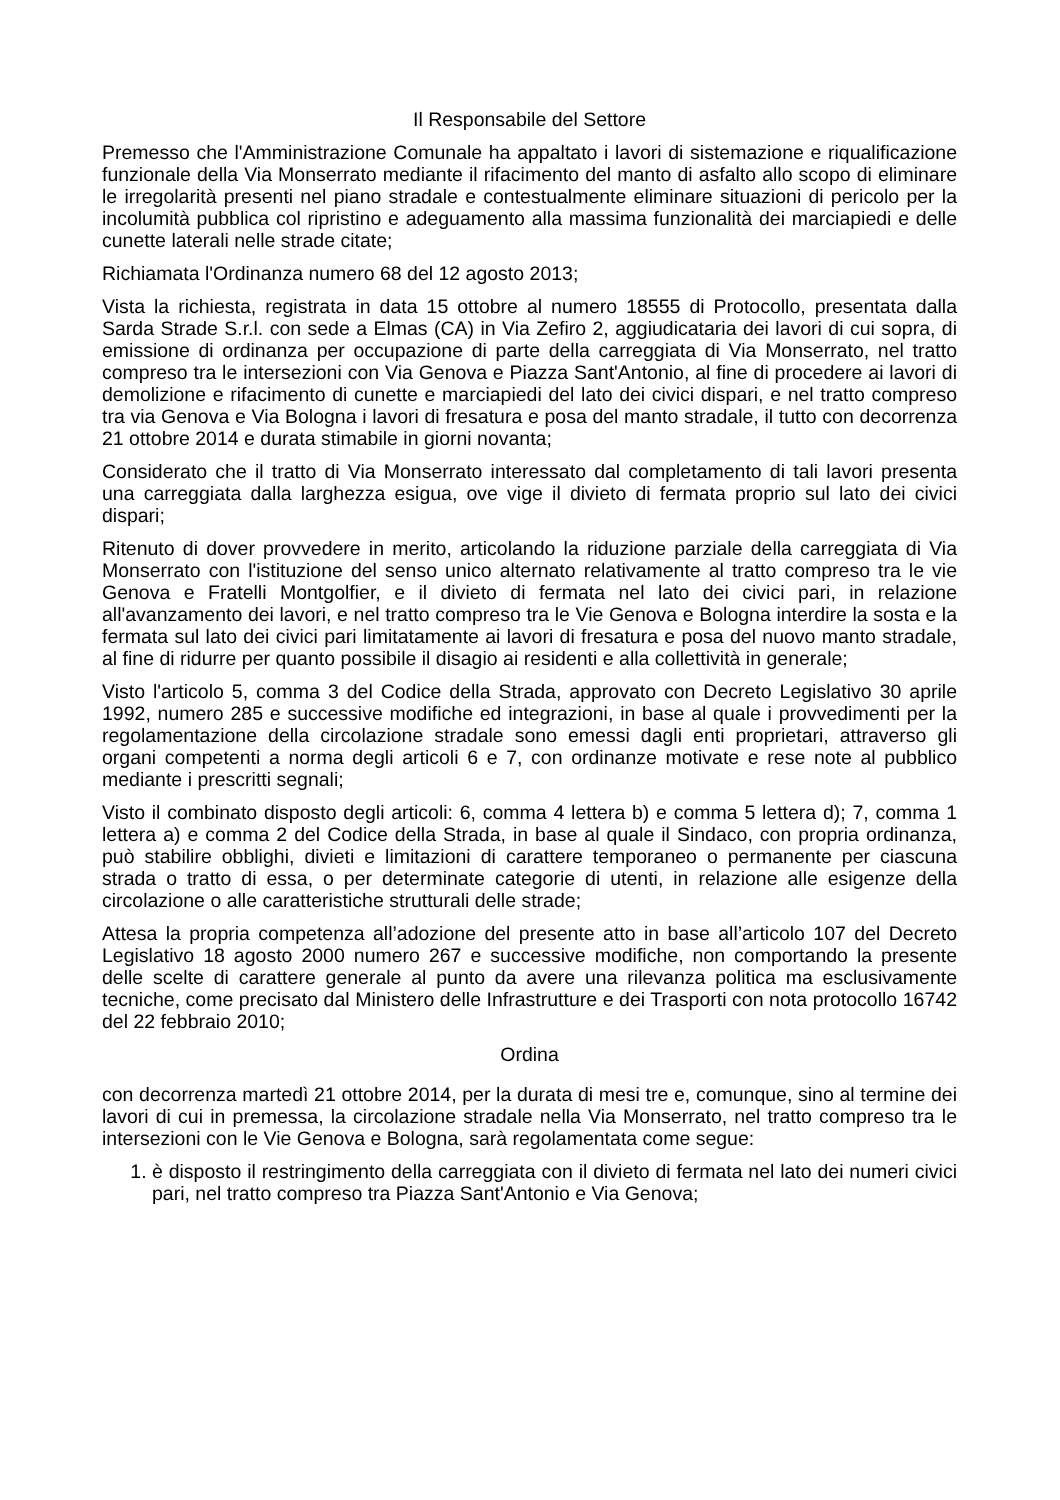Il Responsabile del Settore
Premesso che l'Amministrazione Comunale ha appaltato i lavori di sistemazione e riqualificazione funzionale della Via Monserrato mediante il rifacimento del manto di asfalto allo scopo di eliminare le irregolarità presenti nel piano stradale e contestualmente eliminare situazioni di pericolo per la incolumità pubblica col ripristino e adeguamento alla massima funzionalità dei marciapiedi e delle cunette laterali nelle strade citate;
Richiamata l'Ordinanza numero 68 del 12 agosto 2013;
Vista la richiesta, registrata in data 15 ottobre al numero 18555 di Protocollo, presentata dalla Sarda Strade S.r.l. con sede a Elmas (CA) in Via Zefiro 2, aggiudicataria dei lavori di cui sopra, di emissione di ordinanza per occupazione di parte della carreggiata di Via Monserrato, nel tratto compreso tra le intersezioni con Via Genova e Piazza Sant'Antonio, al fine di procedere ai lavori di demolizione e rifacimento di cunette e marciapiedi del lato dei civici dispari, e nel tratto compreso tra via Genova e Via Bologna i lavori di fresatura e posa del manto stradale, il tutto con decorrenza 21 ottobre 2014 e durata stimabile in giorni novanta;
Considerato che il tratto di Via Monserrato interessato dal completamento di tali lavori presenta una carreggiata dalla larghezza esigua, ove vige il divieto di fermata proprio sul lato dei civici dispari;
Ritenuto di dover provvedere in merito, articolando la riduzione parziale della carreggiata di Via Monserrato con l'istituzione del senso unico alternato relativamente al tratto compreso tra le vie Genova e Fratelli Montgolfier, e il divieto di fermata nel lato dei civici pari, in relazione all'avanzamento dei lavori, e nel tratto compreso tra le Vie Genova e Bologna interdire la sosta e la fermata sul lato dei civici pari limitatamente ai lavori di fresatura e posa del nuovo manto stradale, al fine di ridurre per quanto possibile il disagio ai residenti e alla collettività in generale;
Visto l'articolo 5, comma 3 del Codice della Strada, approvato con Decreto Legislativo 30 aprile 1992, numero 285 e successive modifiche ed integrazioni, in base al quale i provvedimenti per la regolamentazione della circolazione stradale sono emessi dagli enti proprietari, attraverso gli organi competenti a norma degli articoli 6 e 7, con ordinanze motivate e rese note al pubblico mediante i prescritti segnali;
Visto il combinato disposto degli articoli: 6, comma 4 lettera b) e comma 5 lettera d); 7, comma 1 lettera a) e comma 2 del Codice della Strada, in base al quale il Sindaco, con propria ordinanza, può stabilire obblighi, divieti e limitazioni di carattere temporaneo o permanente per ciascuna strada o tratto di essa, o per determinate categorie di utenti, in relazione alle esigenze della circolazione o alle caratteristiche strutturali delle strade;
Attesa la propria competenza all’adozione del presente atto in base all’articolo 107 del Decreto Legislativo 18 agosto 2000 numero 267 e successive modifiche, non comportando la presente delle scelte di carattere generale al punto da avere una rilevanza politica ma esclusivamente tecniche, come precisato dal Ministero delle Infrastrutture e dei Trasporti con nota protocollo 16742 del 22 febbraio 2010;
Ordina
con decorrenza martedì 21 ottobre 2014, per la durata di mesi tre e, comunque, sino al termine dei lavori di cui in premessa, la circolazione stradale nella Via Monserrato, nel tratto compreso tra le intersezioni con le Vie Genova e Bologna, sarà regolamentata come segue:
1. è disposto il restringimento della carreggiata con il divieto di fermata nel lato dei numeri civici pari, nel tratto compreso tra Piazza Sant'Antonio e Via Genova;